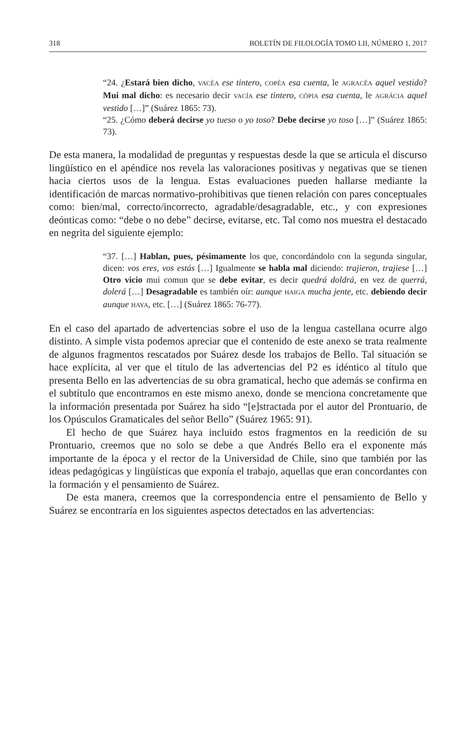318 BOLETÍN DE FILOLOGÍA TOMO LII, NÚMERO 1, 2017
“24. ¿Estará bien dicho, VACÉA ese tintero, COPÉA esa cuenta, le AGRACÉA aquel vestido? Mui mal dicho: es necesario decir VACÍA ese tintero, CÓPIA esa cuenta, le AGRÁCIA aquel vestido […]” (Suárez 1865: 73).
“25. ¿Cómo deberá decirse yo tueso o yo toso? Debe decirse yo toso […]” (Suárez 1865: 73).
De esta manera, la modalidad de preguntas y respuestas desde la que se articula el discurso lingüístico en el apéndice nos revela las valoraciones positivas y negativas que se tienen hacia ciertos usos de la lengua. Estas evaluaciones pueden hallarse mediante la identificación de marcas normativo-prohibitivas que tienen relación con pares conceptuales como: bien/mal, correcto/incorrecto, agradable/desagradable, etc., y con expresiones deónticas como: “debe o no debe” decirse, evitarse, etc. Tal como nos muestra el destacado en negrita del siguiente ejemplo:
“37. […] Hablan, pues, pésimamente los que, concordándolo con la segunda singular, dicen: vos eres, vos estás […] Igualmente se habla mal diciendo: trajieron, trajiese […] Otro vicio mui comun que se debe evitar, es decir quedrá doldrá, en vez de querrá, dolerá […] Desagradable es también oír: aunque HAIGA mucha jente, etc. debiendo decir aunque HAYA, etc. […] (Suárez 1865: 76-77).
En el caso del apartado de advertencias sobre el uso de la lengua castellana ocurre algo distinto. A simple vista podemos apreciar que el contenido de este anexo se trata realmente de algunos fragmentos rescatados por Suárez desde los trabajos de Bello. Tal situación se hace explícita, al ver que el título de las advertencias del P2 es idéntico al título que presenta Bello en las advertencias de su obra gramatical, hecho que además se confirma en el subtítulo que encontramos en este mismo anexo, donde se menciona concretamente que la información presentada por Suárez ha sido “[e]stractada por el autor del Prontuario, de los Opúsculos Gramaticales del señor Bello” (Suárez 1965: 91).
El hecho de que Suárez haya incluido estos fragmentos en la reedición de su Prontuario, creemos que no solo se debe a que Andrés Bello era el exponente más importante de la época y el rector de la Universidad de Chile, sino que también por las ideas pedagógicas y lingüísticas que exponía el trabajo, aquellas que eran concordantes con la formación y el pensamiento de Suárez.
De esta manera, creemos que la correspondencia entre el pensamiento de Bello y Suárez se encontraría en los siguientes aspectos detectados en las advertencias: